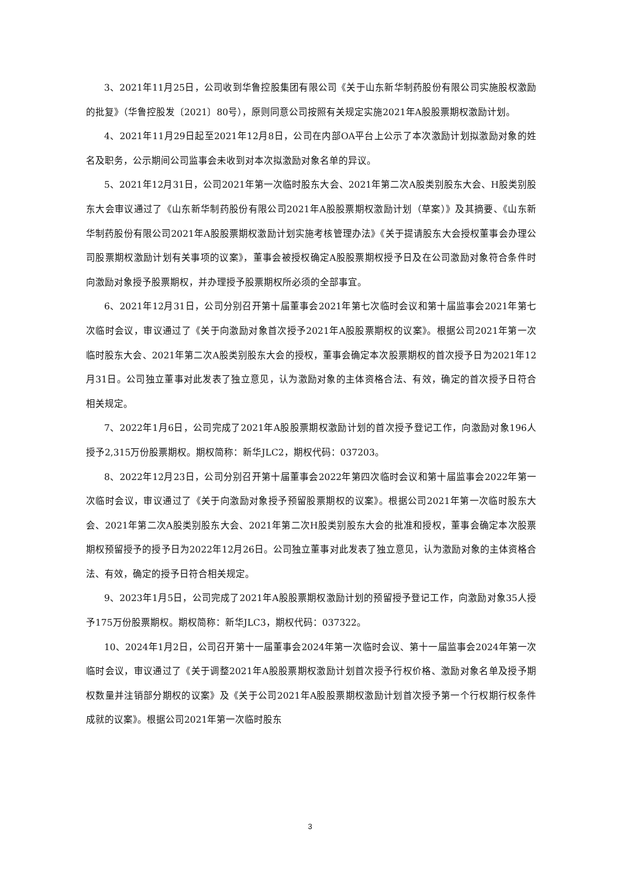3、2021年11月25日，公司收到华鲁控股集团有限公司《关于山东新华制药股份有限公司实施股权激励的批复》（华鲁控股发〔2021〕80号），原则同意公司按照有关规定实施2021年A股股票期权激励计划。
4、2021年11月29日起至2021年12月8日，公司在内部OA平台上公示了本次激励计划拟激励对象的姓名及职务，公示期间公司监事会未收到对本次拟激励对象名单的异议。
5、2021年12月31日，公司2021年第一次临时股东大会、2021年第二次A股类别股东大会、H股类别股东大会审议通过了《山东新华制药股份有限公司2021年A股股票期权激励计划（草案）》及其摘要、《山东新华制药股份有限公司2021年A股股票期权激励计划实施考核管理办法》《关于提请股东大会授权董事会办理公司股票期权激励计划有关事项的议案》，董事会被授权确定A股股票期权授予日及在公司激励对象符合条件时向激励对象授予股票期权，并办理授予股票期权所必须的全部事宜。
6、2021年12月31日，公司分别召开第十届董事会2021年第七次临时会议和第十届监事会2021年第七次临时会议，审议通过了《关于向激励对象首次授予2021年A股股票期权的议案》。根据公司2021年第一次临时股东大会、2021年第二次A股类别股东大会的授权，董事会确定本次股票期权的首次授予日为2021年12月31日。公司独立董事对此发表了独立意见，认为激励对象的主体资格合法、有效，确定的首次授予日符合相关规定。
7、2022年1月6日，公司完成了2021年A股股票期权激励计划的首次授予登记工作，向激励对象196人授予2,315万份股票期权。期权简称：新华JLC2，期权代码：037203。
8、2022年12月23日，公司分别召开第十届董事会2022年第四次临时会议和第十届监事会2022年第一次临时会议，审议通过了《关于向激励对象授予预留股票期权的议案》。根据公司2021年第一次临时股东大会、2021年第二次A股类别股东大会、2021年第二次H股类别股东大会的批准和授权，董事会确定本次股票期权预留授予的授予日为2022年12月26日。公司独立董事对此发表了独立意见，认为激励对象的主体资格合法、有效，确定的授予日符合相关规定。
9、2023年1月5日，公司完成了2021年A股股票期权激励计划的预留授予登记工作，向激励对象35人授予175万份股票期权。期权简称：新华JLC3，期权代码：037322。
10、2024年1月2日，公司召开第十一届董事会2024年第一次临时会议、第十一届监事会2024年第一次临时会议，审议通过了《关于调整2021年A股股票期权激励计划首次授予行权价格、激励对象名单及授予期权数量并注销部分期权的议案》及《关于公司2021年A股股票期权激励计划首次授予第一个行权期行权条件成就的议案》。根据公司2021年第一次临时股东
3